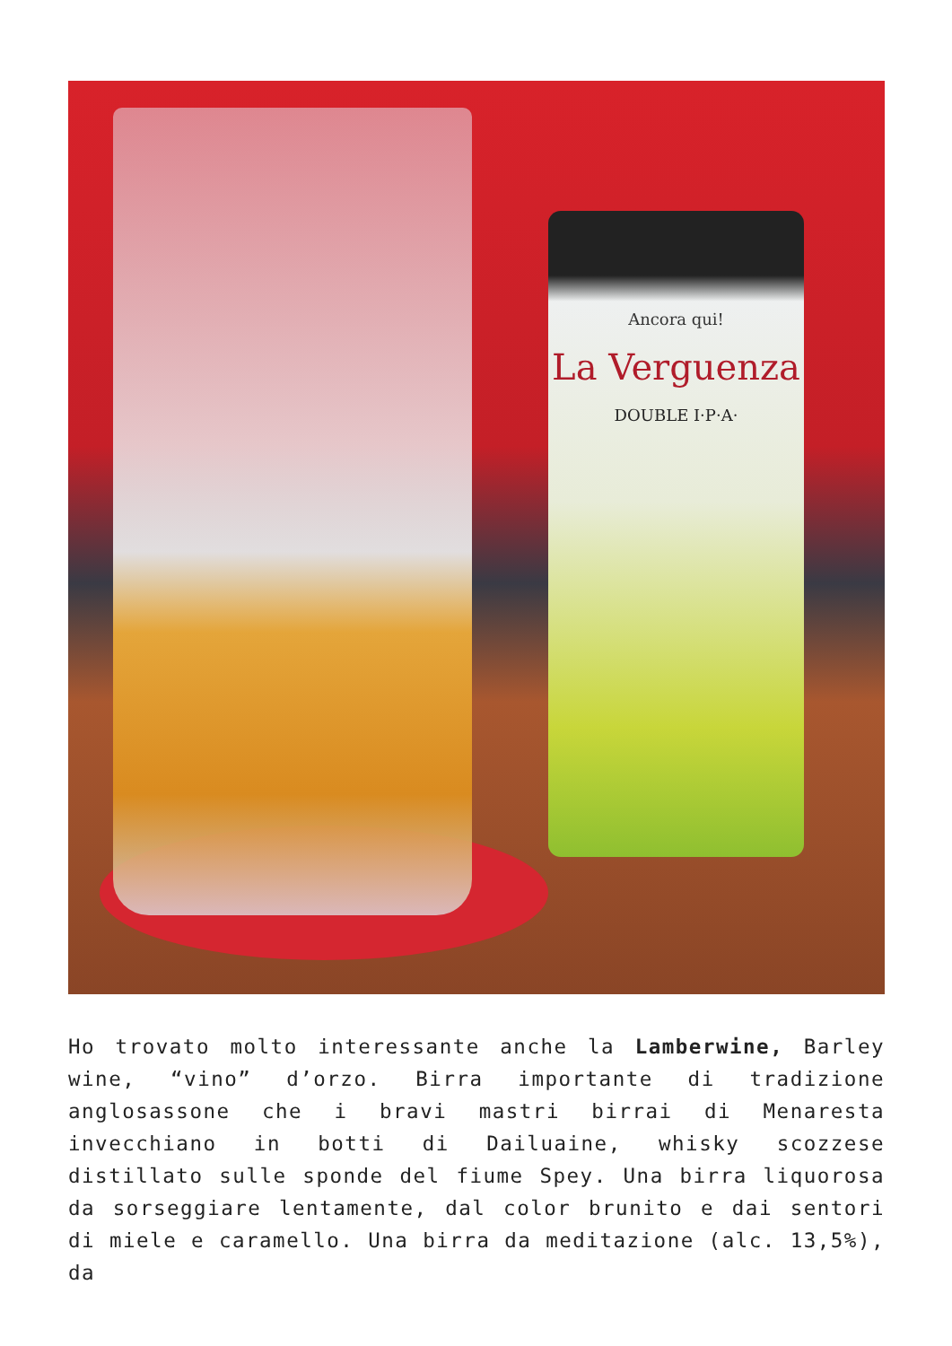Ancora qui!
La Verguenza
DOUBLE I·P·A·
Ho trovato molto interessante anche la Lamberwine, Barley wine, “vino” d’orzo. Birra importante di tradizione anglosassone che i bravi mastri birrai di Menaresta invecchiano in botti di Dailuaine, whisky scozzese distillato sulle sponde del fiume Spey. Una birra liquorosa da sorseggiare lentamente, dal color brunito e dai sentori di miele e caramello. Una birra da meditazione (alc. 13,5%), da